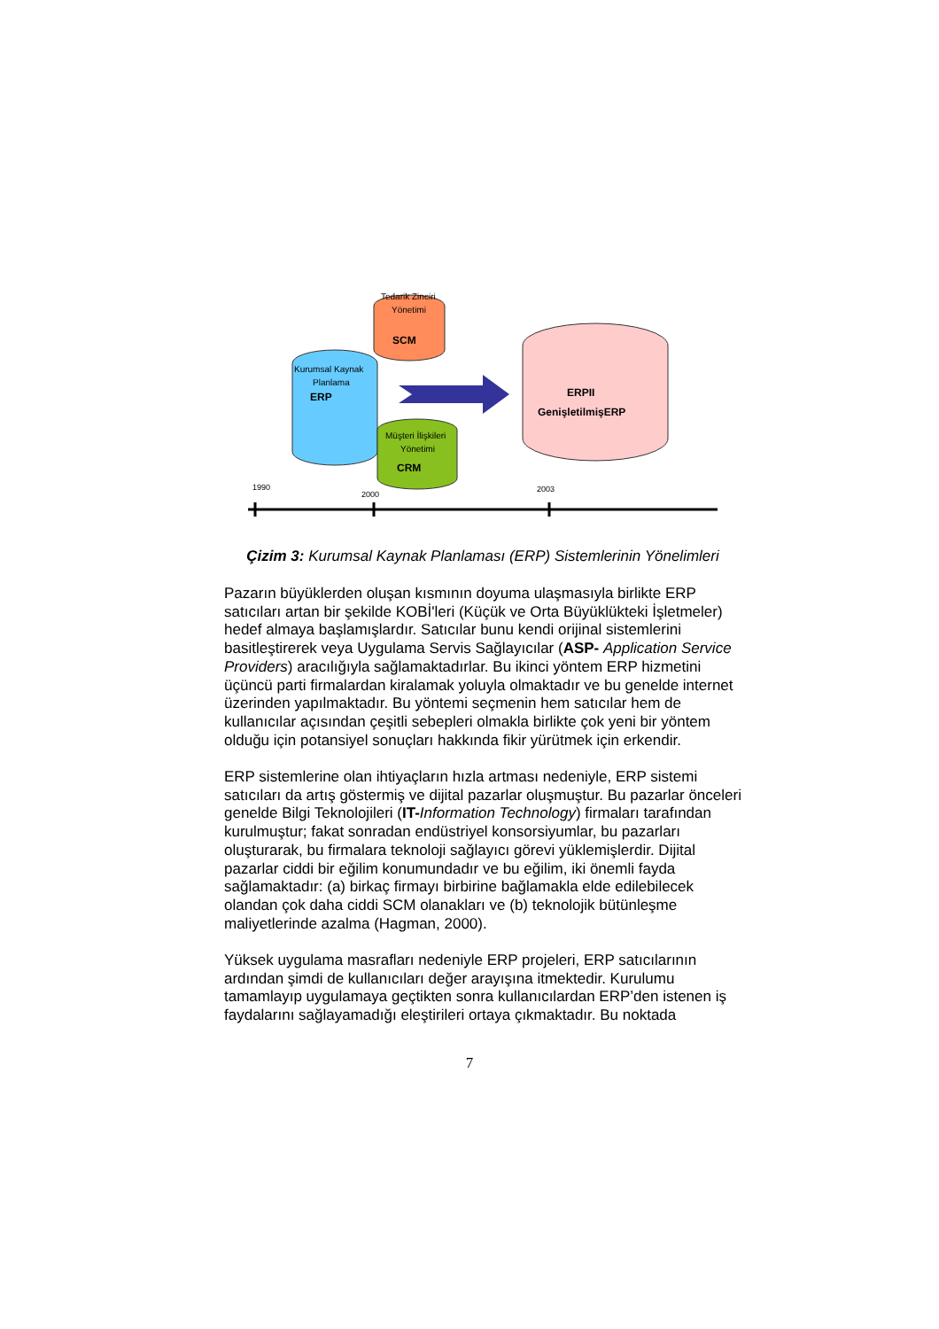Tedarik Zinciri
Yönetimi
SCM
Kurumsal Kaynak
Planlama
ERP
Müşteri İlişkileri
Yönetimi
CRM
ERPII
GenişletilmişERP
1990
2000
2003
Çizim 3: Kurumsal Kaynak Planlaması (ERP) Sistemlerinin Yönelimleri
Pazarın büyüklerden oluşan kısmının doyuma ulaşmasıyla birlikte ERP satıcıları artan bir şekilde KOBİ'leri (Küçük ve Orta Büyüklükteki İşletmeler) hedef almaya başlamışlardır. Satıcılar bunu kendi orijinal sistemlerini basitleştirerek veya Uygulama Servis Sağlayıcılar (ASP- Application Service Providers) aracılığıyla sağlamaktadırlar. Bu ikinci yöntem ERP hizmetini üçüncü parti firmalardan kiralamak yoluyla olmaktadır ve bu genelde internet üzerinden yapılmaktadır. Bu yöntemi seçmenin hem satıcılar hem de kullanıcılar açısından çeşitli sebepleri olmakla birlikte çok yeni bir yöntem olduğu için potansiyel sonuçları hakkında fikir yürütmek için erkendir.
ERP sistemlerine olan ihtiyaçların hızla artması nedeniyle, ERP sistemi satıcıları da artış göstermiş ve dijital pazarlar oluşmuştur. Bu pazarlar önceleri genelde Bilgi Teknolojileri (IT-Information Technology) firmaları tarafından kurulmuştur; fakat sonradan endüstriyel konsorsiyumlar, bu pazarları oluşturarak, bu firmalara teknoloji sağlayıcı görevi yüklemişlerdir. Dijital pazarlar ciddi bir eğilim konumundadır ve bu eğilim, iki önemli fayda sağlamaktadır: (a) birkaç firmayı birbirine bağlamakla elde edilebilecek olandan çok daha ciddi SCM olanakları ve (b) teknolojik bütünleşme maliyetlerinde azalma (Hagman, 2000).
Yüksek uygulama masrafları nedeniyle ERP projeleri, ERP satıcılarının ardından şimdi de kullanıcıları değer arayışına itmektedir. Kurulumu tamamlayıp uygulamaya geçtikten sonra kullanıcılardan ERP’den istenen iş faydalarını sağlayamadığı eleştirileri ortaya çıkmaktadır. Bu noktada
7